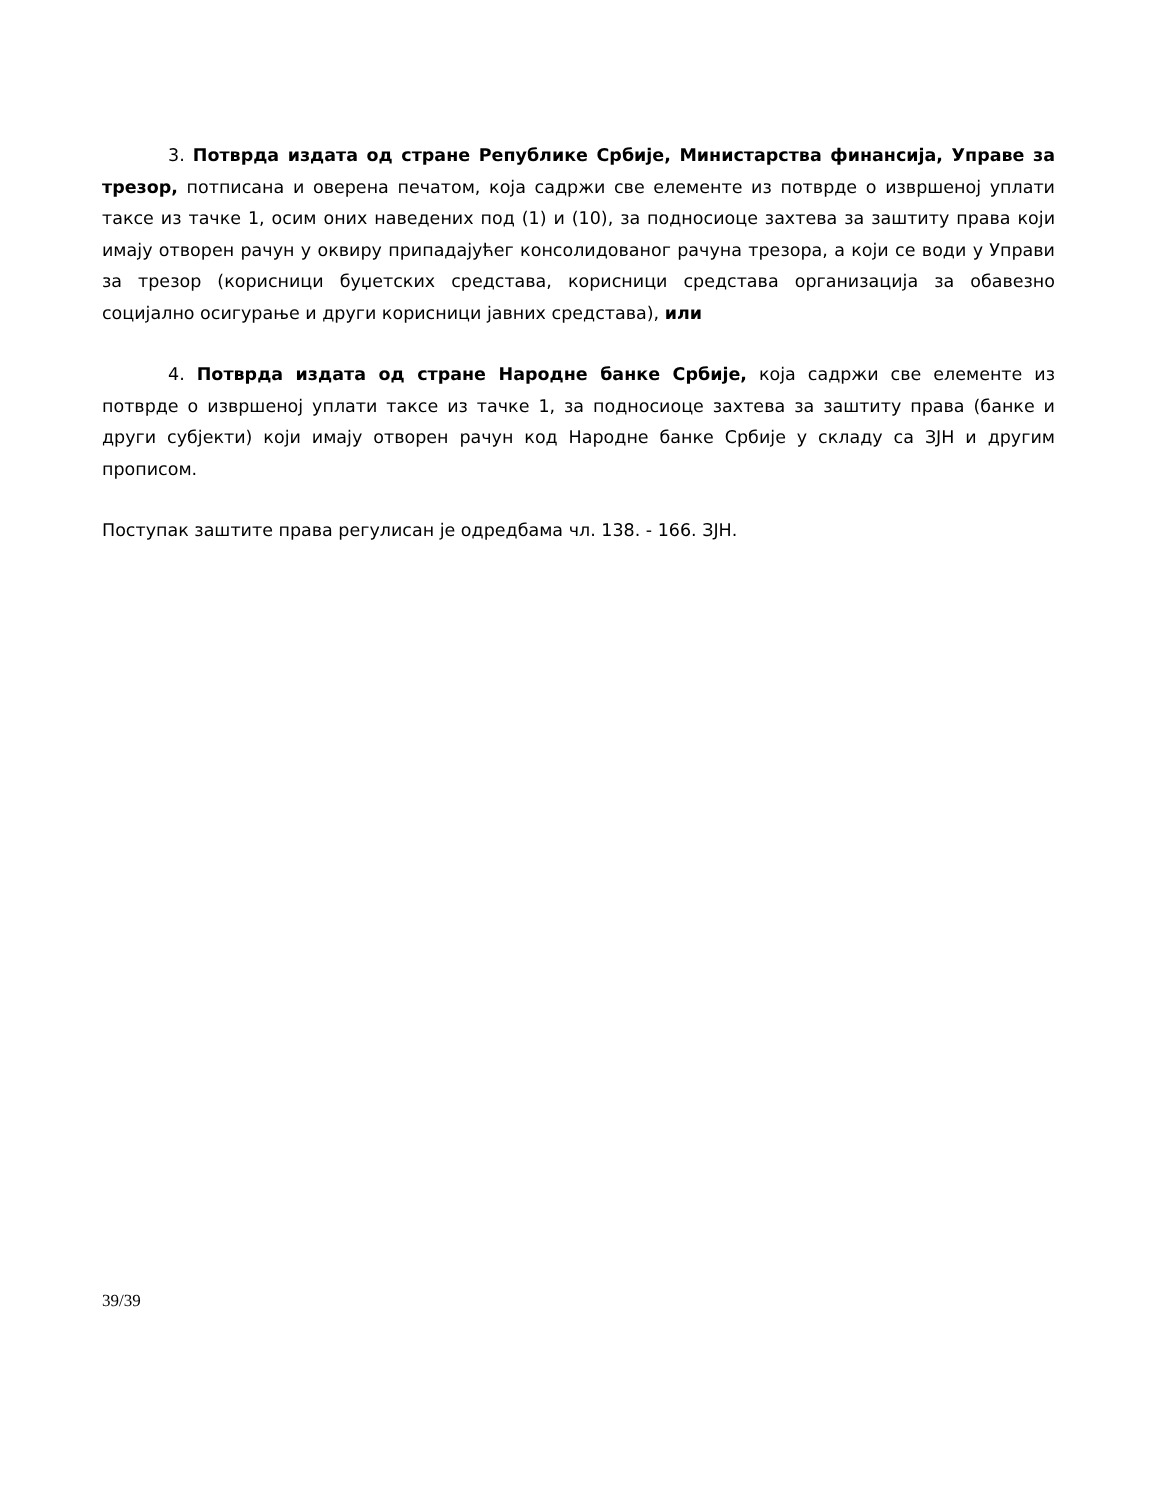3. Потврда издата од стране Републике Србије, Министарства финансија, Управе за трезор, потписана и оверена печатом, која садржи све елементе из потврде о извршеној уплати таксе из тачке 1, осим оних наведених под (1) и (10), за подносиоце захтева за заштиту права који имају отворен рачун у оквиру припадајућег консолидованог рачуна трезора, а који се води у Управи за трезор (корисници буџетских средстава, корисници средстава организација за обавезно социјално осигурање и други корисници јавних средстава), или
4. Потврда издата од стране Народне банке Србије, која садржи све елементе из потврде о извршеној уплати таксе из тачке 1, за подносиоце захтева за заштиту права (банке и други субјекти) који имају отворен рачун код Народне банке Србије у складу са ЗЈН и другим прописом.
Поступак заштите права регулисан је одредбама чл. 138. - 166. ЗЈН.
39/39